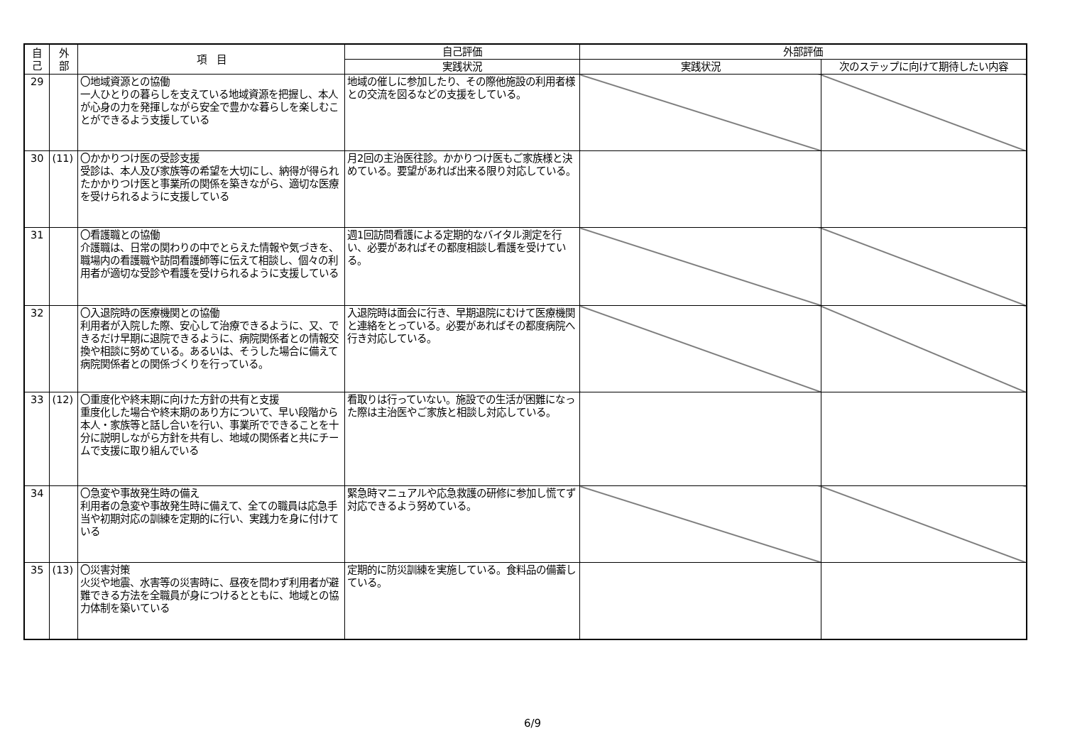| 自 己 | 外 部 | 項 目 | 自己評価 | 外部評価 | |
| --- | --- | --- | --- | --- | --- |
| | | | 実践状況 | 実践状況 | 次のステップに向けて期待したい内容 |
| 29 | | 〇地域資源との協働 一人ひとりの暮らしを支えている地域資源を把握し、本人が心身の力を発揮しながら安全で豊かな暮らしを楽しむことができるよう支援している | 地域の催しに参加したり、その際他施設の利用者様との交流を図るなどの支援をしている。 | | |
| 30 | (11) | 〇かかりつけ医の受診支援 受診は、本人及び家族等の希望を大切にし、納得が得られたかかりつけ医と事業所の関係を築きながら、適切な医療を受けられるように支援している | 月2回の主治医往診。かかりつけ医もご家族様と決めている。要望があれば出来る限り対応している。 | | |
| 31 | | 〇看護職との協働 介護職は、日常の関わりの中でとらえた情報や気づきを、職場内の看護職や訪問看護師等に伝えて相談し、個々の利用者が適切な受診や看護を受けられるように支援している | 週1回訪問看護による定期的なバイタル測定を行い、必要があればその都度相談し看護を受けている。 | | |
| 32 | | 〇入退院時の医療機関との協働 利用者が入院した際、安心して治療できるように、又、できるだけ早期に退院できるように、病院関係者との情報交換や相談に努めている。あるいは、そうした場合に備えて病院関係者との関係づくりを行っている。 | 入退院時は面会に行き、早期退院にむけて医療機関と連絡をとっている。必要があればその都度病院へ行き対応している。 | | |
| 33 | (12) | 〇重度化や終末期に向けた方針の共有と支援 重度化した場合や終末期のあり方について、早い段階から本人・家族等と話し合いを行い、事業所でできることを十分に説明しながら方針を共有し、地域の関係者と共にチームで支援に取り組んでいる | 看取りは行っていない。施設での生活が困難になった際は主治医やご家族と相談し対応している。 | | |
| 34 | | 〇急変や事故発生時の備え 利用者の急変や事故発生時に備えて、全ての職員は応急手当や初期対応の訓練を定期的に行い、実践力を身に付けている | 緊急時マニュアルや応急救護の研修に参加し慌てず対応できるよう努めている。 | | |
| 35 | (13) | 〇災害対策 火災や地震、水害等の災害時に、昼夜を問わず利用者が避難できる方法を全職員が身につけるとともに、地域との協力体制を築いている | 定期的に防災訓練を実施している。食料品の備蓄している。 | | |
6/9